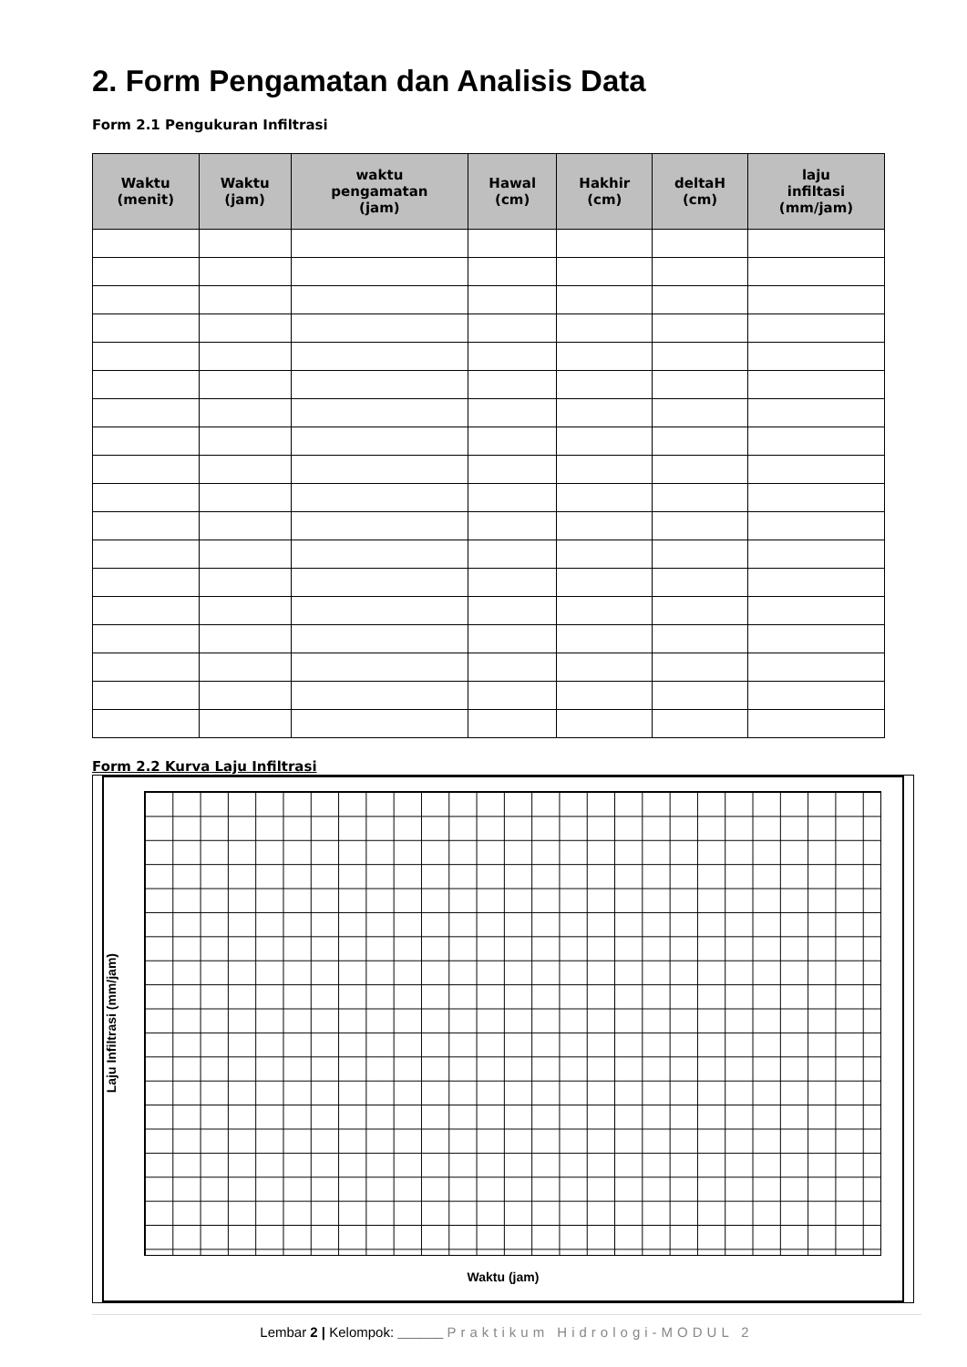2. Form Pengamatan dan Analisis Data
Form 2.1 Pengukuran Infiltrasi
| Waktu (menit) | Waktu (jam) | waktu pengamatan (jam) | Hawal (cm) | Hakhir (cm) | deltaH (cm) | laju infiltasi (mm/jam) |
| --- | --- | --- | --- | --- | --- | --- |
Form 2.2 Kurva Laju Infiltrasi
Laju Infiltrasi (mm/jam)
Waktu (jam)
Lembar 2 | Kelompok: ______ Praktikum Hidrologi-MODUL 2